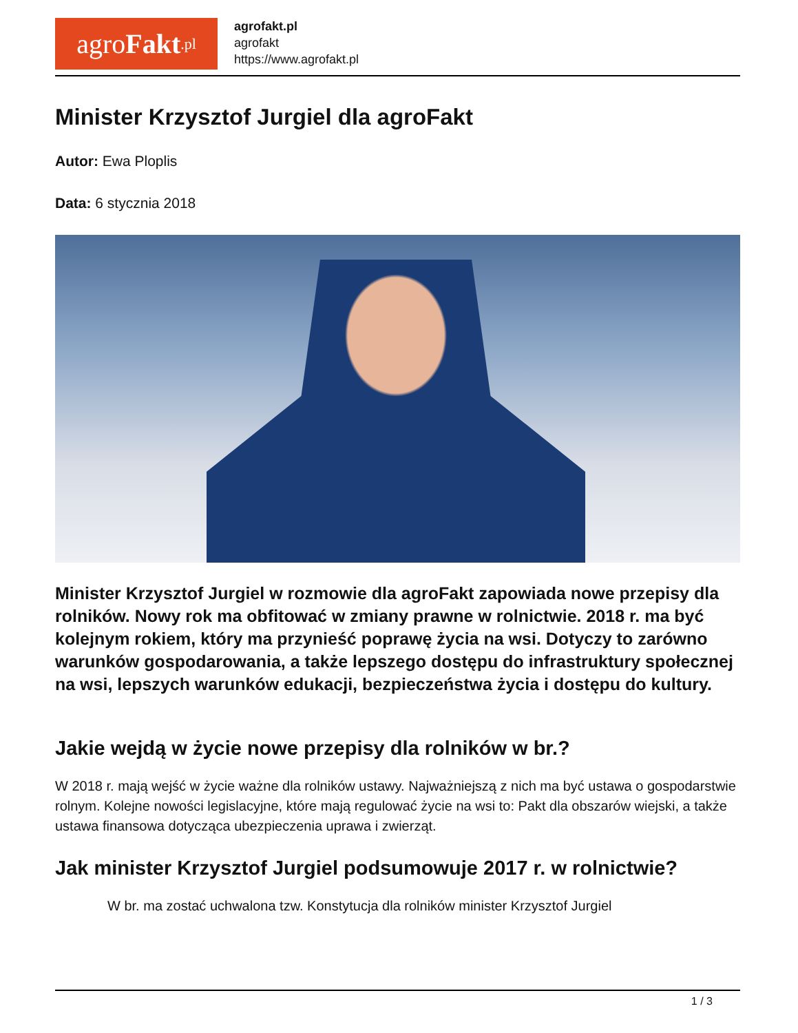agro Fakt.pl
agrofakt.pl
agrofakt
https://www.agrofakt.pl
Minister Krzysztof Jurgiel dla agroFakt
Autor: Ewa Ploplis
Data: 6 stycznia 2018
Minister Krzysztof Jurgiel w rozmowie dla agroFakt zapowiada nowe przepisy dla rolników. Nowy rok ma obfitować w zmiany prawne w rolnictwie. 2018 r. ma być kolejnym rokiem, który ma przynieść poprawę życia na wsi. Dotyczy to zarówno warunków gospodarowania, a także lepszego dostępu do infrastruktury społecznej na wsi, lepszych warunków edukacji, bezpieczeństwa życia i dostępu do kultury.
Jakie wejdą w życie nowe przepisy dla rolników w br.?
W 2018 r. mają wejść w życie ważne dla rolników ustawy. Najważniejszą z nich ma być ustawa o gospodarstwie rolnym. Kolejne nowości legislacyjne, które mają regulować życie na wsi to: Pakt dla obszarów wiejski, a także ustawa finansowa dotycząca ubezpieczenia uprawa i zwierząt.
Jak minister Krzysztof Jurgiel podsumowuje 2017 r. w rolnictwie?
W br. ma zostać uchwalona tzw. Konstytucja dla rolników minister Krzysztof Jurgiel
1 / 3